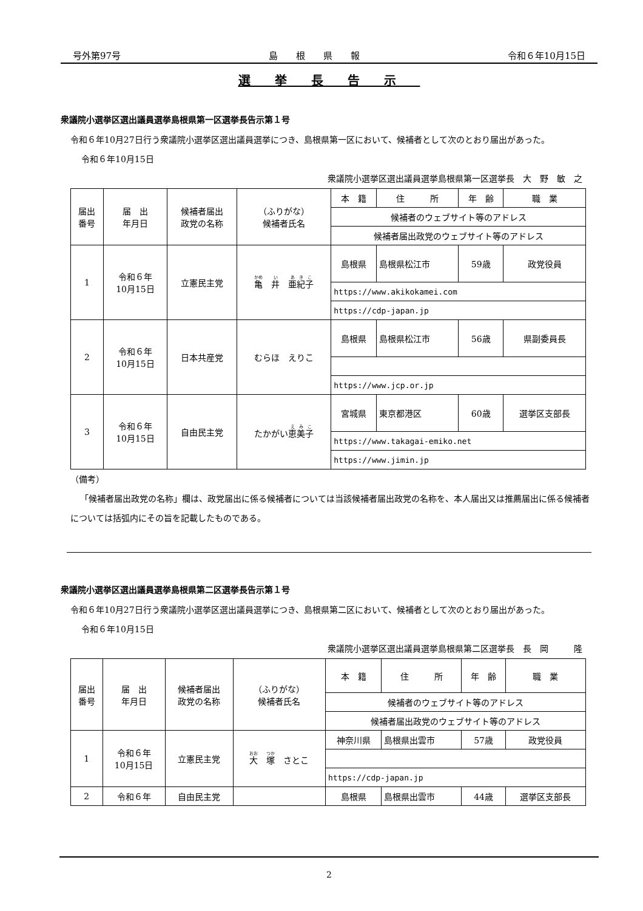号外第97号 島　　根　　県　　報 令和６年10月15日
選挙長告示
衆議院小選挙区選出議員選挙島根県第一区選挙長告示第１号
令和６年10月27日行う衆議院小選挙区選出議員選挙につき、島根県第一区において、候補者として次のとおり届出があった。
令和６年10月15日
衆議院小選挙区選出議員選挙島根県第一区選挙長　大　野　敏　之
| 届出 番号 | 届 出 年月日 | 候補者届出 政党の名称 | （ふりがな） 候補者氏名 | 本 籍 | 住 所 | 年 齢 | 職 業 |
| | | | | 候補者のウェブサイト等のアドレス | | | |
| | | | | 候補者届出政党のウェブサイト等のアドレス | | | |
| 1 | 令和６年 10月15日 | 立憲民主党 | 亀 井 亜紀子 | 島根県 | 島根県松江市 | 59歳 | 政党役員 |
| | | | | https://www.akikokamei.com | | | |
| | | | | https://cdp-japan.jp | | | |
| 2 | 令和６年 10月15日 | 日本共産党 | むらほ えりこ | 島根県 | 島根県松江市 | 56歳 | 県副委員長 |
| | | | | https://www.jcp.or.jp | | | |
| 3 | 令和６年 10月15日 | 自由民主党 | たかがい 恵美子 | 宮城県 | 東京都港区 | 60歳 | 選挙区支部長 |
| | | | | https://www.takagai-emiko.net | | | |
| | | | | https://www.jimin.jp | | | |
（備考）
「候補者届出政党の名称」欄は、政党届出に係る候補者については当該候補者届出政党の名称を、本人届出又は推薦届出に係る候補者については括弧内にその旨を記載したものである。
衆議院小選挙区選出議員選挙島根県第二区選挙長告示第１号
令和６年10月27日行う衆議院小選挙区選出議員選挙につき、島根県第二区において、候補者として次のとおり届出があった。
令和６年10月15日
衆議院小選挙区選出議員選挙島根県第二区選挙長　長　岡　　　隆
| 届出 番号 | 届 出 年月日 | 候補者届出 政党の名称 | （ふりがな） 候補者氏名 | 本 籍 | 住 所 | 年 齢 | 職 業 |
| | | | | 候補者のウェブサイト等のアドレス | | | |
| | | | | 候補者届出政党のウェブサイト等のアドレス | | | |
| 1 | 令和６年 10月15日 | 立憲民主党 | 大 塚 さとこ | 神奈川県 | 島根県出雲市 | 57歳 | 政党役員 |
| | | | | https://cdp-japan.jp | | | |
| 2 | 令和６年 | 自由民主党 | | 島根県 | 島根県出雲市 | 44歳 | 選挙区支部長 |
2